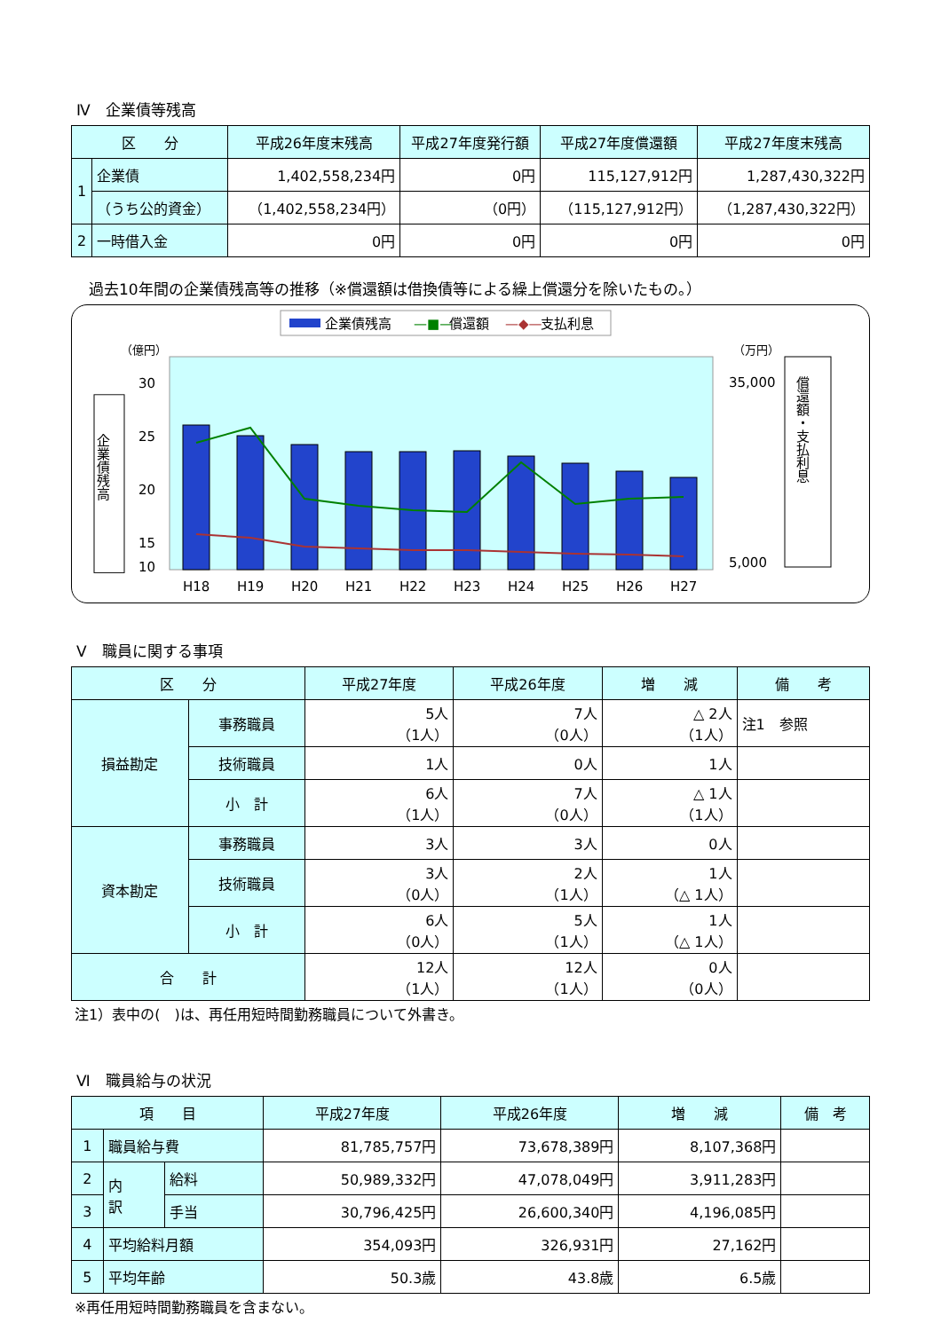Ⅳ　企業債等残高
| 区 分 | | 平成26年度末残高 | 平成27年度発行額 | 平成27年度償還額 | 平成27年度末残高 |
| --- | --- | --- | --- | --- | --- |
| 1 | 企業債 | 1,402,558,234円 | 0円 | 115,127,912円 | 1,287,430,322円 |
| | （うち公的資金） | （1,402,558,234円） | （0円） | （115,127,912円） | （1,287,430,322円） |
| 2 | 一時借入金 | 0円 | 0円 | 0円 | 0円 |
過去10年間の企業債残高等の推移（※償還額は借換債等による繰上償還分を除いたもの。）
企業債残高
—■—
償還額
—◆—
支払利息
（億円）
（万円）
30
25
20
15
10
35,000
5,000
H18
H19
H20
H21
H22
H23
H24
H25
H26
H27
企業債残高
償還額・支払利息
Ⅴ　職員に関する事項
| 区 分 | | 平成27年度 | 平成26年度 | 増 減 | 備 考 |
| --- | --- | --- | --- | --- | --- |
| 損益勘定 | 事務職員 | 5人 （1人） | 7人 （0人） | △ 2人 （1人） | 注1 参照 |
| | 技術職員 | 1人 | 0人 | 1人 | |
| | 小 計 | 6人 （1人） | 7人 （0人） | △ 1人 （1人） | |
| 資本勘定 | 事務職員 | 3人 | 3人 | 0人 | |
| | 技術職員 | 3人 （0人） | 2人 （1人） | 1人 （△ 1人） | |
| | 小 計 | 6人 （0人） | 5人 （1人） | 1人 （△ 1人） | |
| 合 計 | | 12人 （1人） | 12人 （1人） | 0人 （0人） | |
注1）表中の(　)は、再任用短時間勤務職員について外書き。
Ⅵ　職員給与の状況
| 項 目 | | | 平成27年度 | 平成26年度 | 増 減 | 備 考 |
| --- | --- | --- | --- | --- | --- | --- |
| 1 | 職員給与費 | | 81,785,757円 | 73,678,389円 | 8,107,368円 | |
| 2 | 内 訳 | 給料 | 50,989,332円 | 47,078,049円 | 3,911,283円 | |
| 3 | | 手当 | 30,796,425円 | 26,600,340円 | 4,196,085円 | |
| 4 | 平均給料月額 | | 354,093円 | 326,931円 | 27,162円 | |
| 5 | 平均年齢 | | 50.3歳 | 43.8歳 | 6.5歳 | |
※再任用短時間勤務職員を含まない。